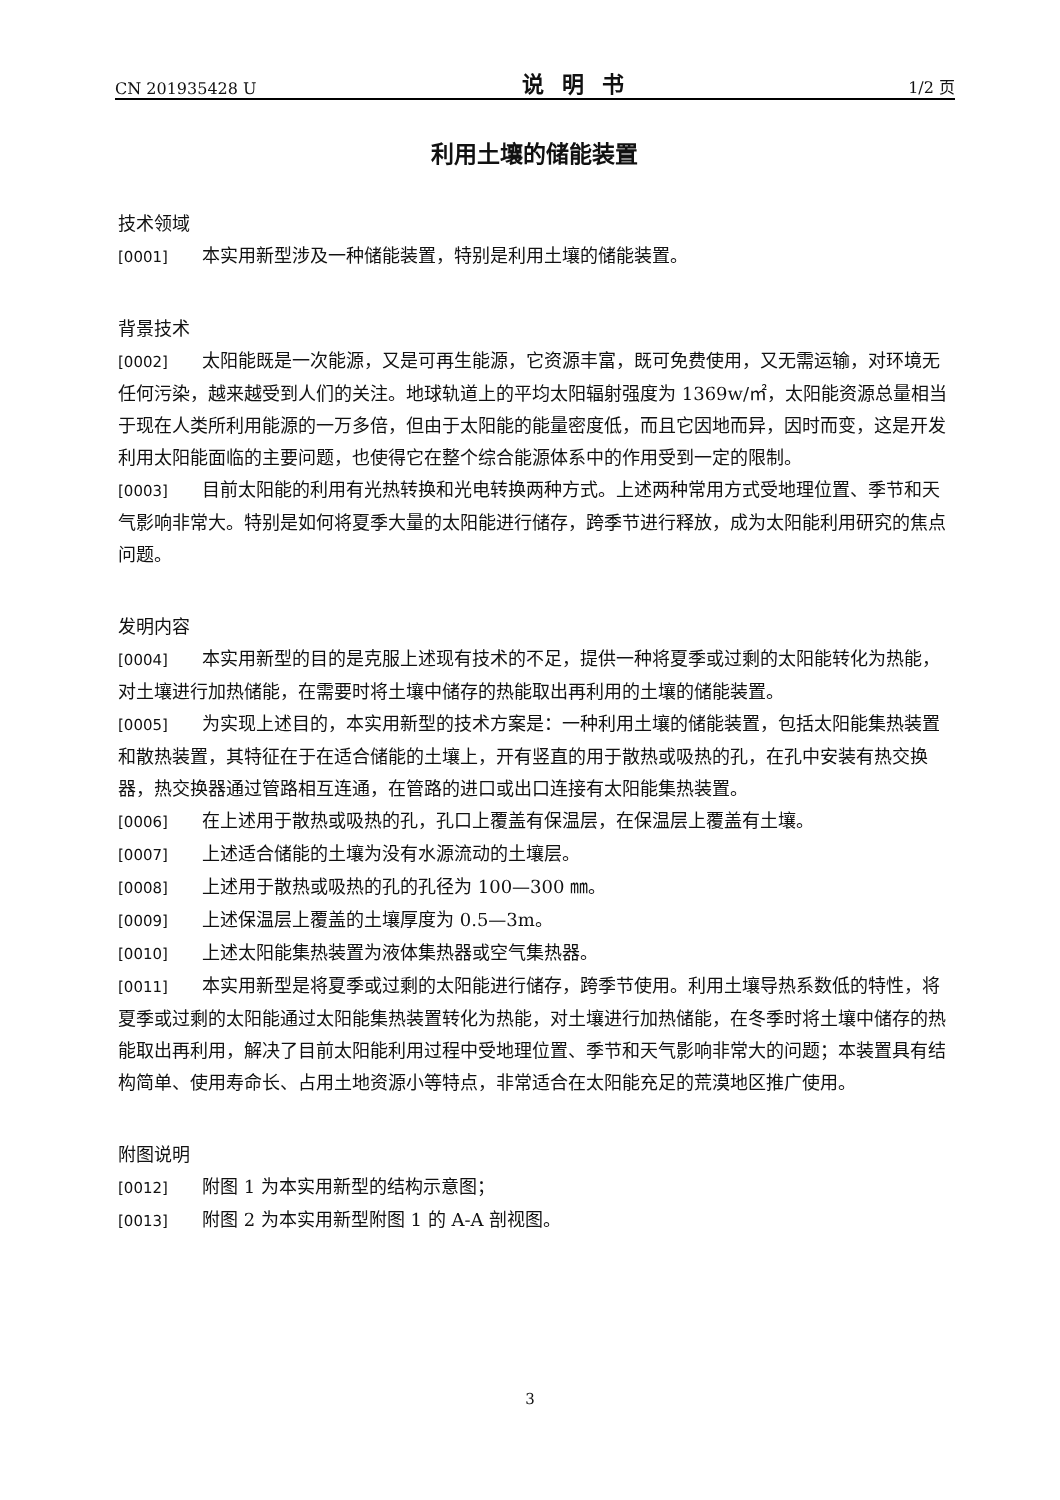CN 201935428 U 说明书 1/2 页
利用土壤的储能装置
技术领域
[0001] 本实用新型涉及一种储能装置，特别是利用土壤的储能装置。
背景技术
[0002] 太阳能既是一次能源，又是可再生能源，它资源丰富，既可免费使用，又无需运输，对环境无任何污染，越来越受到人们的关注。地球轨道上的平均太阳辐射强度为 1369w/㎡，太阳能资源总量相当于现在人类所利用能源的一万多倍，但由于太阳能的能量密度低，而且它因地而异，因时而变，这是开发利用太阳能面临的主要问题，也使得它在整个综合能源体系中的作用受到一定的限制。
[0003] 目前太阳能的利用有光热转换和光电转换两种方式。上述两种常用方式受地理位置、季节和天气影响非常大。特别是如何将夏季大量的太阳能进行储存，跨季节进行释放，成为太阳能利用研究的焦点问题。
发明内容
[0004] 本实用新型的目的是克服上述现有技术的不足，提供一种将夏季或过剩的太阳能转化为热能，对土壤进行加热储能，在需要时将土壤中储存的热能取出再利用的土壤的储能装置。
[0005] 为实现上述目的，本实用新型的技术方案是：一种利用土壤的储能装置，包括太阳能集热装置和散热装置，其特征在于在适合储能的土壤上，开有竖直的用于散热或吸热的孔，在孔中安装有热交换器，热交换器通过管路相互连通，在管路的进口或出口连接有太阳能集热装置。
[0006] 在上述用于散热或吸热的孔，孔口上覆盖有保温层，在保温层上覆盖有土壤。
[0007] 上述适合储能的土壤为没有水源流动的土壤层。
[0008] 上述用于散热或吸热的孔的孔径为 100—300 ㎜。
[0009] 上述保温层上覆盖的土壤厚度为 0.5—3m。
[0010] 上述太阳能集热装置为液体集热器或空气集热器。
[0011] 本实用新型是将夏季或过剩的太阳能进行储存，跨季节使用。利用土壤导热系数低的特性，将夏季或过剩的太阳能通过太阳能集热装置转化为热能，对土壤进行加热储能，在冬季时将土壤中储存的热能取出再利用，解决了目前太阳能利用过程中受地理位置、季节和天气影响非常大的问题；本装置具有结构简单、使用寿命长、占用土地资源小等特点，非常适合在太阳能充足的荒漠地区推广使用。
附图说明
[0012] 附图 1 为本实用新型的结构示意图；
[0013] 附图 2 为本实用新型附图 1 的 A-A 剖视图。
3